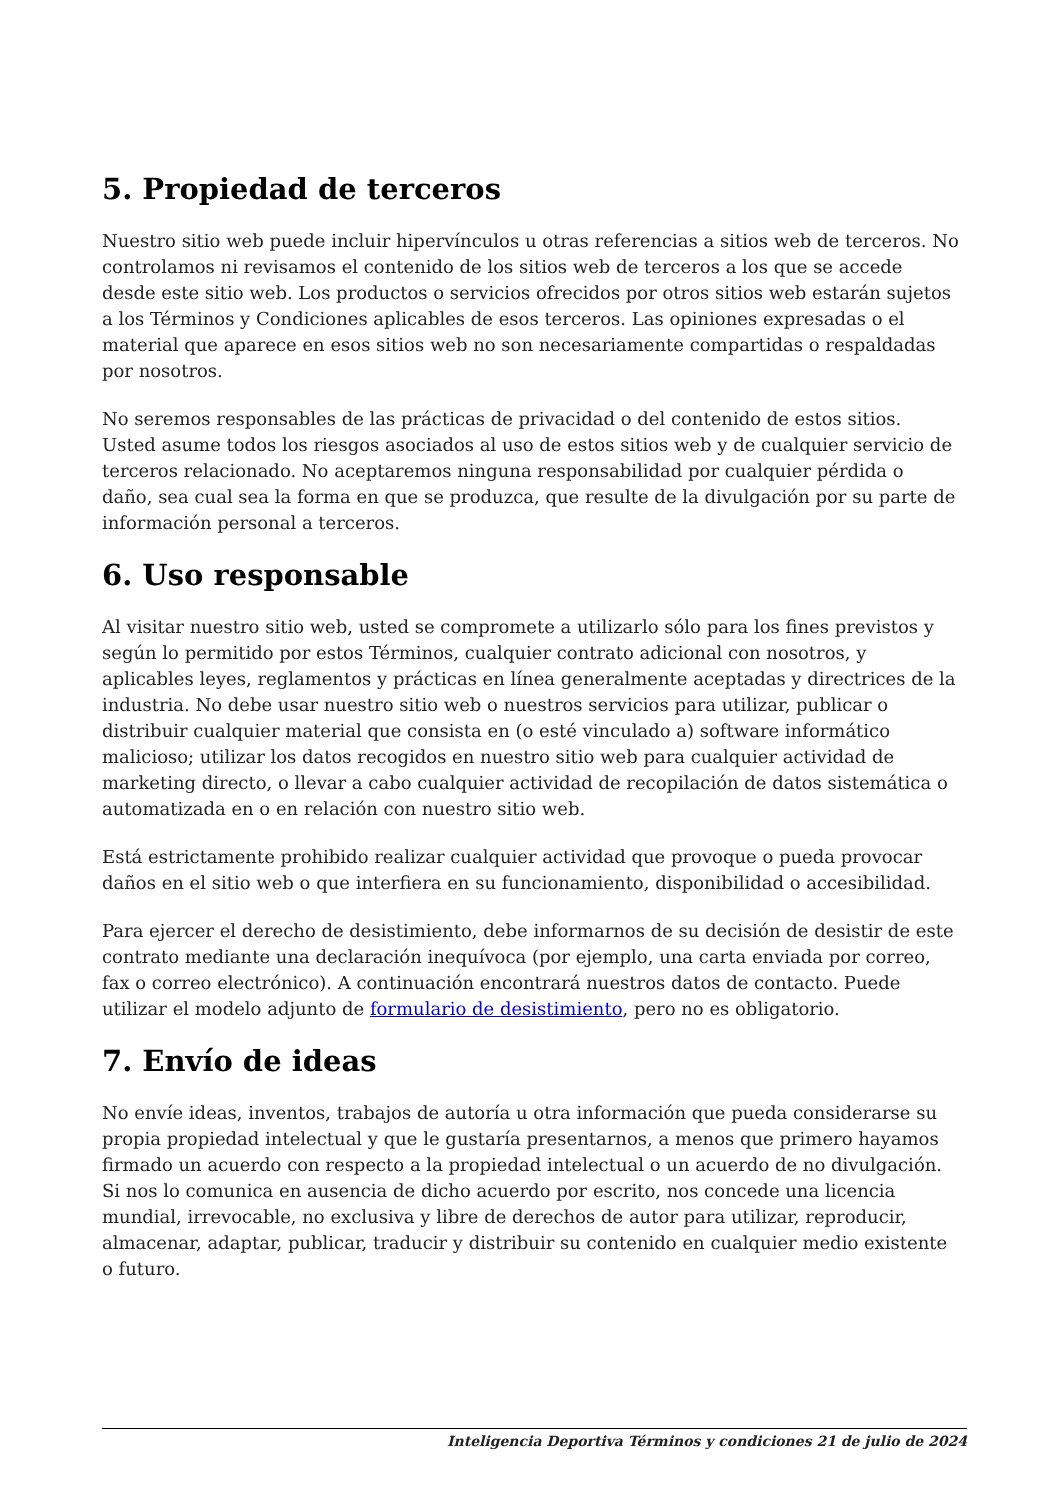5. Propiedad de terceros
Nuestro sitio web puede incluir hipervínculos u otras referencias a sitios web de terceros. No controlamos ni revisamos el contenido de los sitios web de terceros a los que se accede desde este sitio web. Los productos o servicios ofrecidos por otros sitios web estarán sujetos a los Términos y Condiciones aplicables de esos terceros. Las opiniones expresadas o el material que aparece en esos sitios web no son necesariamente compartidas o respaldadas por nosotros.
No seremos responsables de las prácticas de privacidad o del contenido de estos sitios. Usted asume todos los riesgos asociados al uso de estos sitios web y de cualquier servicio de terceros relacionado. No aceptaremos ninguna responsabilidad por cualquier pérdida o daño, sea cual sea la forma en que se produzca, que resulte de la divulgación por su parte de información personal a terceros.
6. Uso responsable
Al visitar nuestro sitio web, usted se compromete a utilizarlo sólo para los fines previstos y según lo permitido por estos Términos, cualquier contrato adicional con nosotros, y aplicables leyes, reglamentos y prácticas en línea generalmente aceptadas y directrices de la industria. No debe usar nuestro sitio web o nuestros servicios para utilizar, publicar o distribuir cualquier material que consista en (o esté vinculado a) software informático malicioso; utilizar los datos recogidos en nuestro sitio web para cualquier actividad de marketing directo, o llevar a cabo cualquier actividad de recopilación de datos sistemática o automatizada en o en relación con nuestro sitio web.
Está estrictamente prohibido realizar cualquier actividad que provoque o pueda provocar daños en el sitio web o que interfiera en su funcionamiento, disponibilidad o accesibilidad.
Para ejercer el derecho de desistimiento, debe informarnos de su decisión de desistir de este contrato mediante una declaración inequívoca (por ejemplo, una carta enviada por correo, fax o correo electrónico). A continuación encontrará nuestros datos de contacto. Puede utilizar el modelo adjunto de formulario de desistimiento, pero no es obligatorio.
7. Envío de ideas
No envíe ideas, inventos, trabajos de autoría u otra información que pueda considerarse su propia propiedad intelectual y que le gustaría presentarnos, a menos que primero hayamos firmado un acuerdo con respecto a la propiedad intelectual o un acuerdo de no divulgación. Si nos lo comunica en ausencia de dicho acuerdo por escrito, nos concede una licencia mundial, irrevocable, no exclusiva y libre de derechos de autor para utilizar, reproducir, almacenar, adaptar, publicar, traducir y distribuir su contenido en cualquier medio existente o futuro.
Inteligencia Deportiva Términos y condiciones 21 de julio de 2024